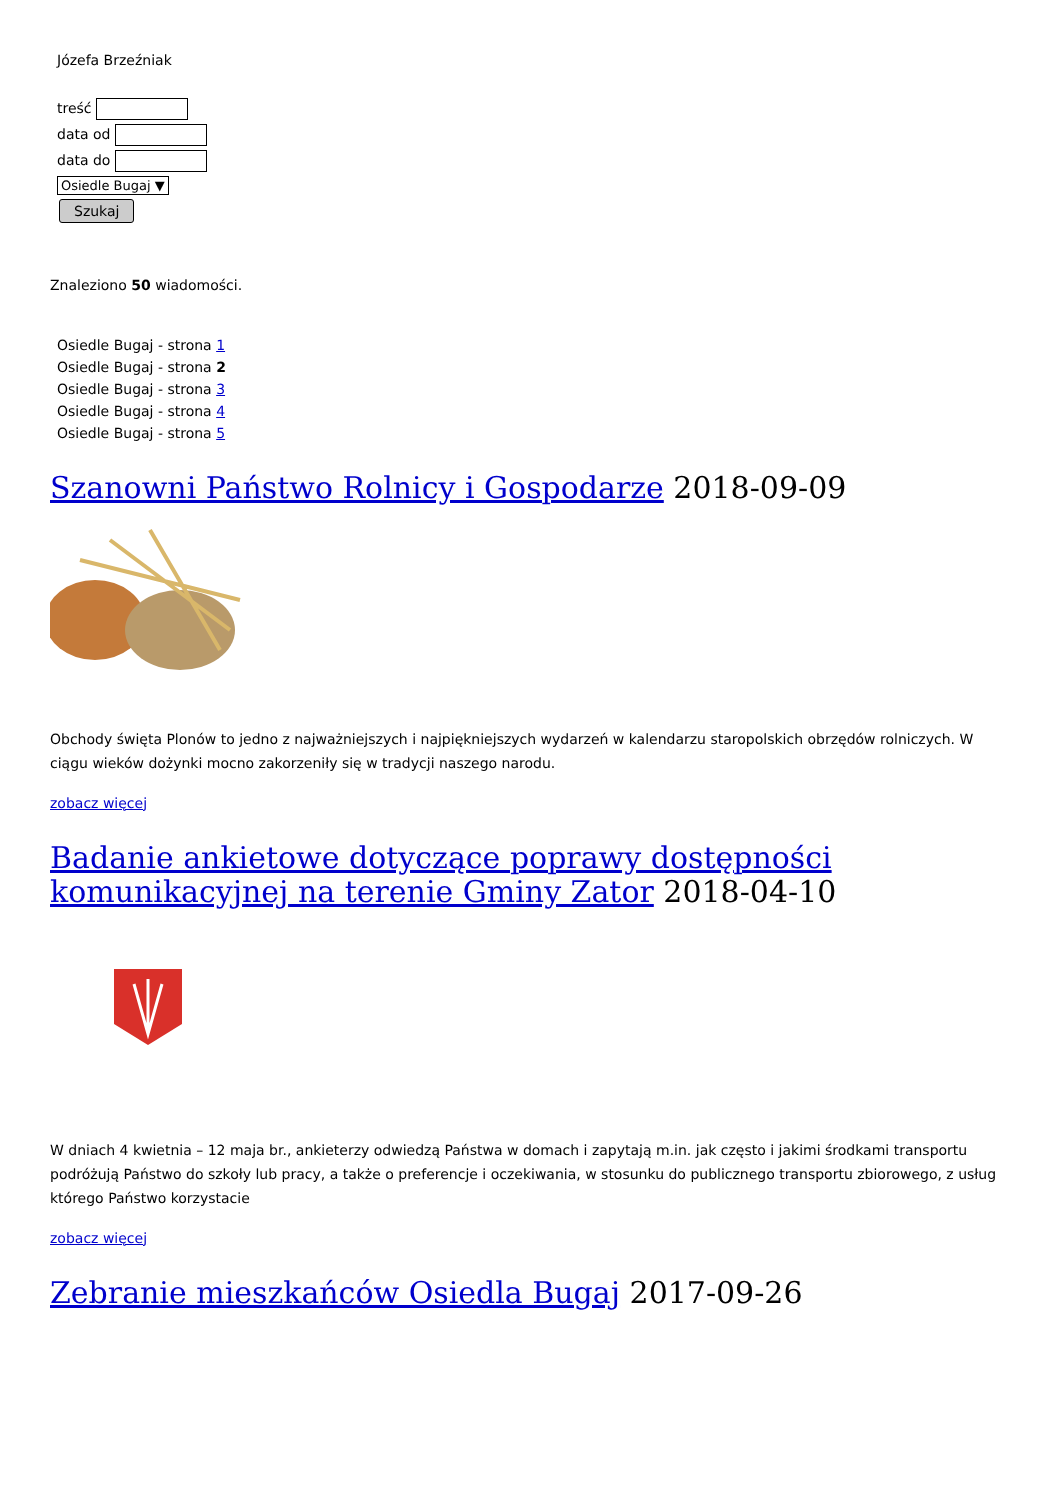Józefa Brzeźniak
treść
data od
data do
Osiedle Bugaj ▼
Szukaj
Znaleziono 50 wiadomości.
Osiedle Bugaj - strona 1
Osiedle Bugaj - strona 2
Osiedle Bugaj - strona 3
Osiedle Bugaj - strona 4
Osiedle Bugaj - strona 5
Szanowni Państwo Rolnicy i Gospodarze 2018-09-09
Obchody święta Plonów to jedno z najważniejszych i najpiękniejszych wydarzeń w kalendarzu staropolskich obrzędów rolniczych. W ciągu wieków dożynki mocno zakorzeniły się w tradycji naszego narodu.
zobacz więcej
Badanie ankietowe dotyczące poprawy dostępności komunikacyjnej na terenie Gminy Zator 2018-04-10
W dniach 4 kwietnia – 12 maja br., ankieterzy odwiedzą Państwa w domach i zapytają m.in. jak często i jakimi środkami transportu podróżują Państwo do szkoły lub pracy, a także o preferencje i oczekiwania, w stosunku do publicznego transportu zbiorowego, z usług którego Państwo korzystacie
zobacz więcej
Zebranie mieszkańców Osiedla Bugaj 2017-09-26